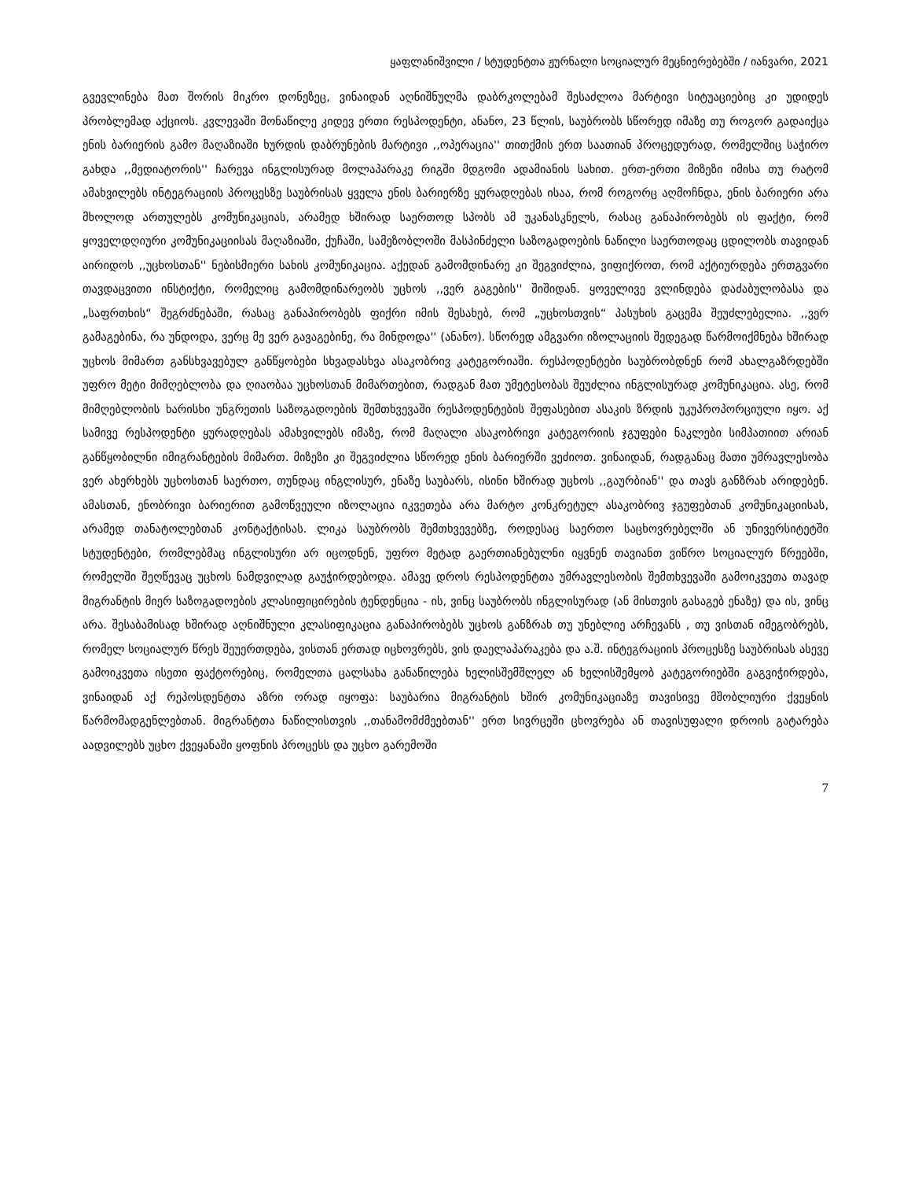ყაფლანიშვილი / სტუდენტთა ჟურნალი სოციალურ მეცნიერებებში / იანვარი, 2021
გვევლინება მათ შორის მიკრო დონეზეც, ვინაიდან აღნიშნულმა დაბრკოლებამ შესაძლოა მარტივი სიტუაციებიც კი უდიდეს პრობლემად აქციოს. კვლევაში მონაწილე კიდევ ერთი რესპოდენტი, ანანო, 23 წლის, საუბრობს სწორედ იმაზე თუ როგორ გადაიქცა ენის ბარიერის გამო მაღაზიაში ხურდის დაბრუნების მარტივი ,,ოპერაცია'' თითქმის ერთ საათიან პროცედურად, რომელშიც საჭირო გახდა ,,მედიატორის'' ჩარევა ინგლისურად მოლაპარაკე რიგში მდგომი ადამიანის სახით. ერთ-ერთი მიზეზი იმისა თუ რატომ ამახვილებს ინტეგრაციის პროცესზე საუბრისას ყველა ენის ბარიერზე ყურადღებას ისაა, რომ როგორც აღმოჩნდა, ენის ბარიერი არა მხოლოდ ართულებს კომუნიკაციას, არამედ ხშირად საერთოდ სპობს ამ უკანასკნელს, რასაც განაპირობებს ის ფაქტი, რომ ყოველდღიური კომუნიკაციისას მაღაზიაში, ქუჩაში, სამეზობლოში მასპინძელი საზოგადოების ნაწილი საერთოდაც ცდილობს თავიდან აირიდოს ,,უცხოსთან'' ნებისმიერი სახის კომუნიკაცია. აქედან გამომდინარე კი შეგვიძლია, ვიფიქროთ, რომ აქტიურდება ერთგვარი თავდაცვითი ინსტიქტი, რომელიც გამომდინარეობს უცხოს ,,ვერ გაგების'' შიშიდან. ყოველივე ვლინდება დაძაბულობასა და „საფრთხის“ შეგრძნებაში, რასაც განაპირობებს ფიქრი იმის შესახებ, რომ „უცხოსთვის“ პასუხის გაცემა შეუძლებელია. ,,ვერ გამაგებინა, რა უნდოდა, ვერც მე ვერ გავაგებინე, რა მინდოდა'' (ანანო). სწორედ ამგვარი იზოლაციის შედეგად წარმოიქმნება ხშირად უცხოს მიმართ განსხვავებულ განწყობები სხვადასხვა ასაკობრივ კატეგორიაში. რესპოდენტები საუბრობდნენ რომ ახალგაზრდებში უფრო მეტი მიმღებლობა და ღიაობაა უცხოსთან მიმართებით, რადგან მათ უმეტესობას შეუძლია ინგლისურად კომუნიკაცია. ასე, რომ მიმღებლობის ხარისხი უნგრეთის საზოგადოების შემთხვევაში რესპოდენტების შეფასებით ასაკის ზრდის უკუპროპორციული იყო. აქ სამივე რესპოდენტი ყურადღებას ამახვილებს იმაზე, რომ მაღალი ასაკობრივი კატეგორიის ჯგუფები ნაკლები სიმპათიით არიან განწყობილნი იმიგრანტების მიმართ. მიზეზი კი შეგვიძლია სწორედ ენის ბარიერში ვეძიოთ. ვინაიდან, რადგანაც მათი უმრავლესობა ვერ ახერხებს უცხოსთან საერთო, თუნდაც ინგლისურ, ენაზე საუბარს, ისინი ხშირად უცხოს ,,გაურბიან'' და თავს განზრახ არიდებენ. ამასთან, ენობრივი ბარიერით გამოწვეული იზოლაცია იკვეთება არა მარტო კონკრეტულ ასაკობრივ ჯგუფებთან კომუნიკაციისას, არამედ თანატოლებთან კონტაქტისას. ლიკა საუბრობს შემთხვევებზე, როდესაც საერთო საცხოვრებელში ან უნივერსიტეტში სტუდენტები, რომლებმაც ინგლისური არ იცოდნენ, უფრო მეტად გაერთიანებულნი იყვნენ თავიანთ ვიწრო სოციალურ წრეებში, რომელში შეღწევაც უცხოს ნამდვილად გაუჭირდებოდა. ამავე დროს რესპოდენტთა უმრავლესობის შემთხვევაში გამოიკვეთა თავად მიგრანტის მიერ საზოგადოების კლასიფიცირების ტენდენცია - ის, ვინც საუბრობს ინგლისურად (ან მისთვის გასაგებ ენაზე) და ის, ვინც არა. შესაბამისად ხშირად აღნიშნული კლასიფიკაცია განაპირობებს უცხოს განზრახ თუ უნებლიე არჩევანს , თუ ვისთან იმეგობრებს, რომელ სოციალურ წრეს შეუერთდება, ვისთან ერთად იცხოვრებს, ვის დაელაპარაკება და ა.შ. ინტეგრაციის პროცესზე საუბრისას ასევე გამოიკვეთა ისეთი ფაქტორებიც, რომელთა ცალსახა განაწილება ხელისშემშლელ ან ხელისშემყობ კატეგორიებში გაგვიჭირდება, ვინაიდან აქ რეპოსდენტთა აზრი ორად იყოფა: საუბარია მიგრანტის ხშირ კომუნიკაციაზე თავისივე მშობლიური ქვეყნის წარმომადგენლებთან. მიგრანტთა ნაწილისთვის ,,თანამომძმეებთან'' ერთ სივრცეში ცხოვრება ან თავისუფალი დროის გატარება აადვილებს უცხო ქვეყანაში ყოფნის პროცესს და უცხო გარემოში
7